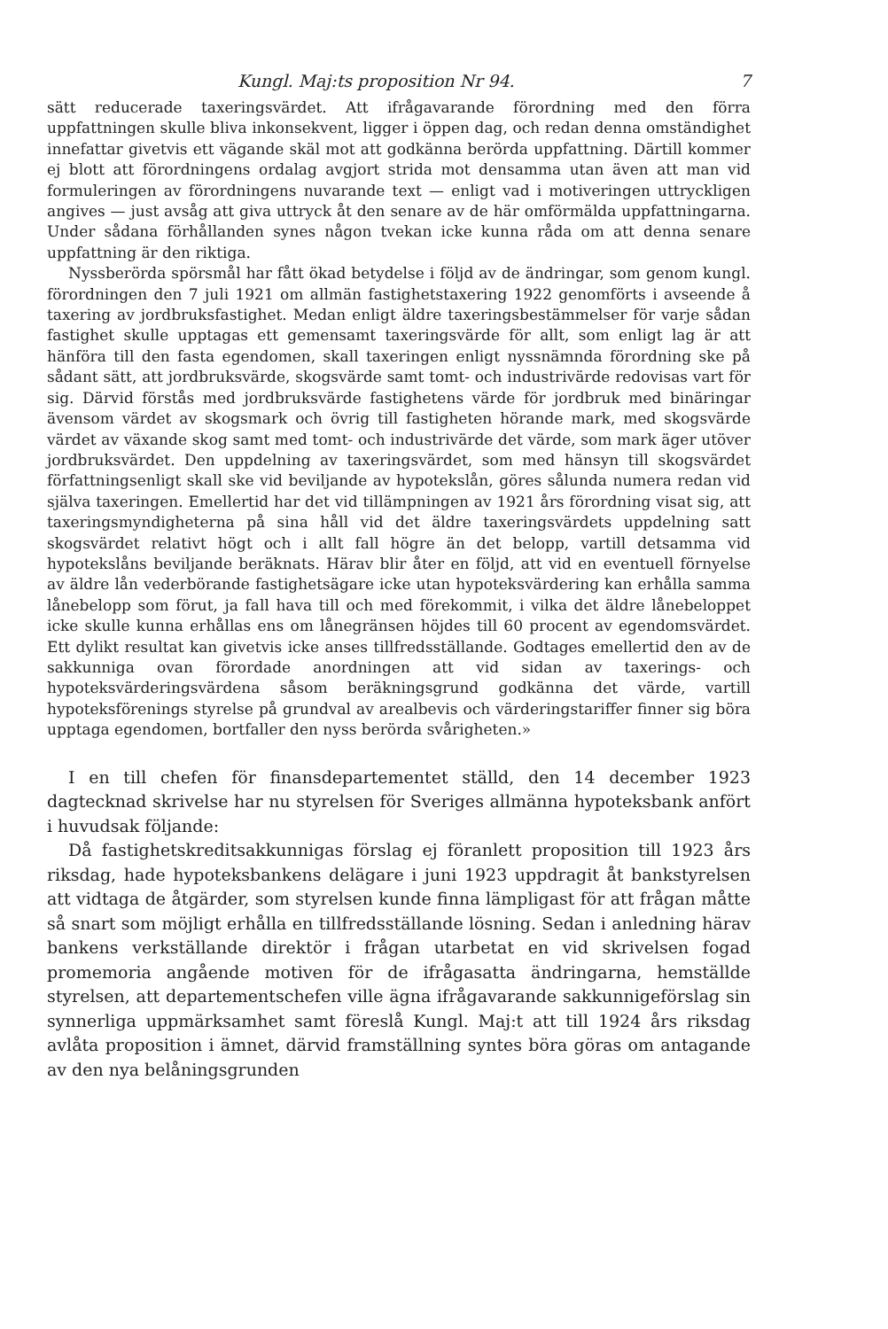Kungl. Maj:ts proposition Nr 94. 7
sätt reducerade taxeringsvärdet. Att ifrågavarande förordning med den förra uppfattningen skulle bliva inkonsekvent, ligger i öppen dag, och redan denna omständighet innefattar givetvis ett vägande skäl mot att godkänna berörda uppfattning. Därtill kommer ej blott att förordningens ordalag avgjort strida mot densamma utan även att man vid formuleringen av förordningens nuvarande text — enligt vad i motiveringen uttryckligen angives — just avsåg att giva uttryck åt den senare av de här omförmälda uppfattningarna. Under sådana förhållanden synes någon tvekan icke kunna råda om att denna senare uppfattning är den riktiga.
Nyssberörda spörsmål har fått ökad betydelse i följd av de ändringar, som genom kungl. förordningen den 7 juli 1921 om allmän fastighetstaxering 1922 genomförts i avseende å taxering av jordbruksfastighet. Medan enligt äldre taxeringsbestämmelser för varje sådan fastighet skulle upptagas ett gemensamt taxeringsvärde för allt, som enligt lag är att hänföra till den fasta egendomen, skall taxeringen enligt nyssnämnda förordning ske på sådant sätt, att jordbruksvärde, skogsvärde samt tomt- och industrivärde redovisas vart för sig. Därvid förstås med jordbruksvärde fastighetens värde för jordbruk med binäringar ävensom värdet av skogsmark och övrig till fastigheten hörande mark, med skogsvärde värdet av växande skog samt med tomt- och industrivärde det värde, som mark äger utöver jordbruksvärdet. Den uppdelning av taxeringsvärdet, som med hänsyn till skogsvärdet författningsenligt skall ske vid beviljande av hypotekslån, göres sålunda numera redan vid själva taxeringen. Emellertid har det vid tillämpningen av 1921 års förordning visat sig, att taxeringsmyndigheterna på sina håll vid det äldre taxeringsvärdets uppdelning satt skogsvärdet relativt högt och i allt fall högre än det belopp, vartill detsamma vid hypotekslåns beviljande beräknats. Härav blir åter en följd, att vid en eventuell förnyelse av äldre lån vederbörande fastighetsägare icke utan hypoteksvärdering kan erhålla samma lånebelopp som förut, ja fall hava till och med förekommit, i vilka det äldre lånebeloppet icke skulle kunna erhållas ens om lånegränsen höjdes till 60 procent av egendomsvärdet. Ett dylikt resultat kan givetvis icke anses tillfredsställande. Godtages emellertid den av de sakkunniga ovan förordade anordningen att vid sidan av taxerings- och hypoteksvärderingsvärdena såsom beräkningsgrund godkänna det värde, vartill hypoteksförenings styrelse på grundval av arealbevis och värderingstariffer finner sig böra upptaga egendomen, bortfaller den nyss berörda svårigheten.»
I en till chefen för finansdepartementet ställd, den 14 december 1923 dagtecknad skrivelse har nu styrelsen för Sveriges allmänna hypoteksbank anfört i huvudsak följande:
Då fastighetskreditsakkunnigas förslag ej föranlett proposition till 1923 års riksdag, hade hypoteksbankens delägare i juni 1923 uppdragit åt bankstyrelsen att vidtaga de åtgärder, som styrelsen kunde finna lämpligast för att frågan måtte så snart som möjligt erhålla en tillfredsställande lösning. Sedan i anledning härav bankens verkställande direktör i frågan utarbetat en vid skrivelsen fogad promemoria angående motiven för de ifrågasatta ändringarna, hemställde styrelsen, att departementschefen ville ägna ifrågavarande sakkunnigeförslag sin synnerliga uppmärksamhet samt föreslå Kungl. Maj:t att till 1924 års riksdag avlåta proposition i ämnet, därvid framställning syntes böra göras om antagande av den nya belåningsgrunden